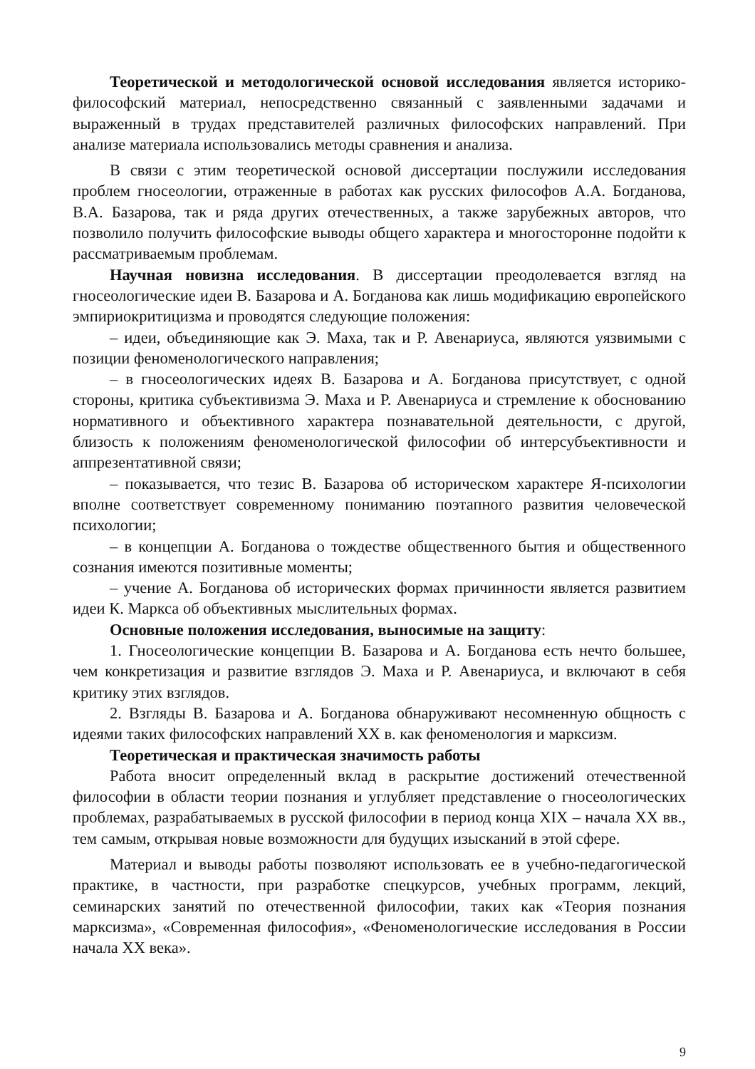Теоретической и методологической основой исследования является историко-философский материал, непосредственно связанный с заявленными задачами и выраженный в трудах представителей различных философских направлений. При анализе материала использовались методы сравнения и анализа.
В связи с этим теоретической основой диссертации послужили исследования проблем гносеологии, отраженные в работах как русских философов А.А. Богданова, В.А. Базарова, так и ряда других отечественных, а также зарубежных авторов, что позволило получить философские выводы общего характера и многосторонне подойти к рассматриваемым проблемам.
Научная новизна исследования. В диссертации преодолевается взгляд на гносеологические идеи В. Базарова и А. Богданова как лишь модификацию европейского эмпириокритицизма и проводятся следующие положения:
– идеи, объединяющие как Э. Маха, так и Р. Авенариуса, являются уязвимыми с позиции феноменологического направления;
– в гносеологических идеях В. Базарова и А. Богданова присутствует, с одной стороны, критика субъективизма Э. Маха и Р. Авенариуса и стремление к обоснованию нормативного и объективного характера познавательной деятельности, с другой, близость к положениям феноменологической философии об интерсубъективности и аппрезентативной связи;
– показывается, что тезис В. Базарова об историческом характере Я-психологии вполне соответствует современному пониманию поэтапного развития человеческой психологии;
– в концепции А. Богданова о тождестве общественного бытия и общественного сознания имеются позитивные моменты;
– учение А. Богданова об исторических формах причинности является развитием идеи К. Маркса об объективных мыслительных формах.
Основные положения исследования, выносимые на защиту:
1. Гносеологические концепции В. Базарова и А. Богданова есть нечто большее, чем конкретизация и развитие взглядов Э. Маха и Р. Авенариуса, и включают в себя критику этих взглядов.
2. Взгляды В. Базарова и А. Богданова обнаруживают несомненную общность с идеями таких философских направлений XX в. как феноменология и марксизм.
Теоретическая и практическая значимость работы
Работа вносит определенный вклад в раскрытие достижений отечественной философии в области теории познания и углубляет представление о гносеологических проблемах, разрабатываемых в русской философии в период конца XIX – начала XX вв., тем самым, открывая новые возможности для будущих изысканий в этой сфере.
Материал и выводы работы позволяют использовать ее в учебно-педагогической практике, в частности, при разработке спецкурсов, учебных программ, лекций, семинарских занятий по отечественной философии, таких как «Теория познания марксизма», «Современная философия», «Феноменологические исследования в России начала XX века».
9